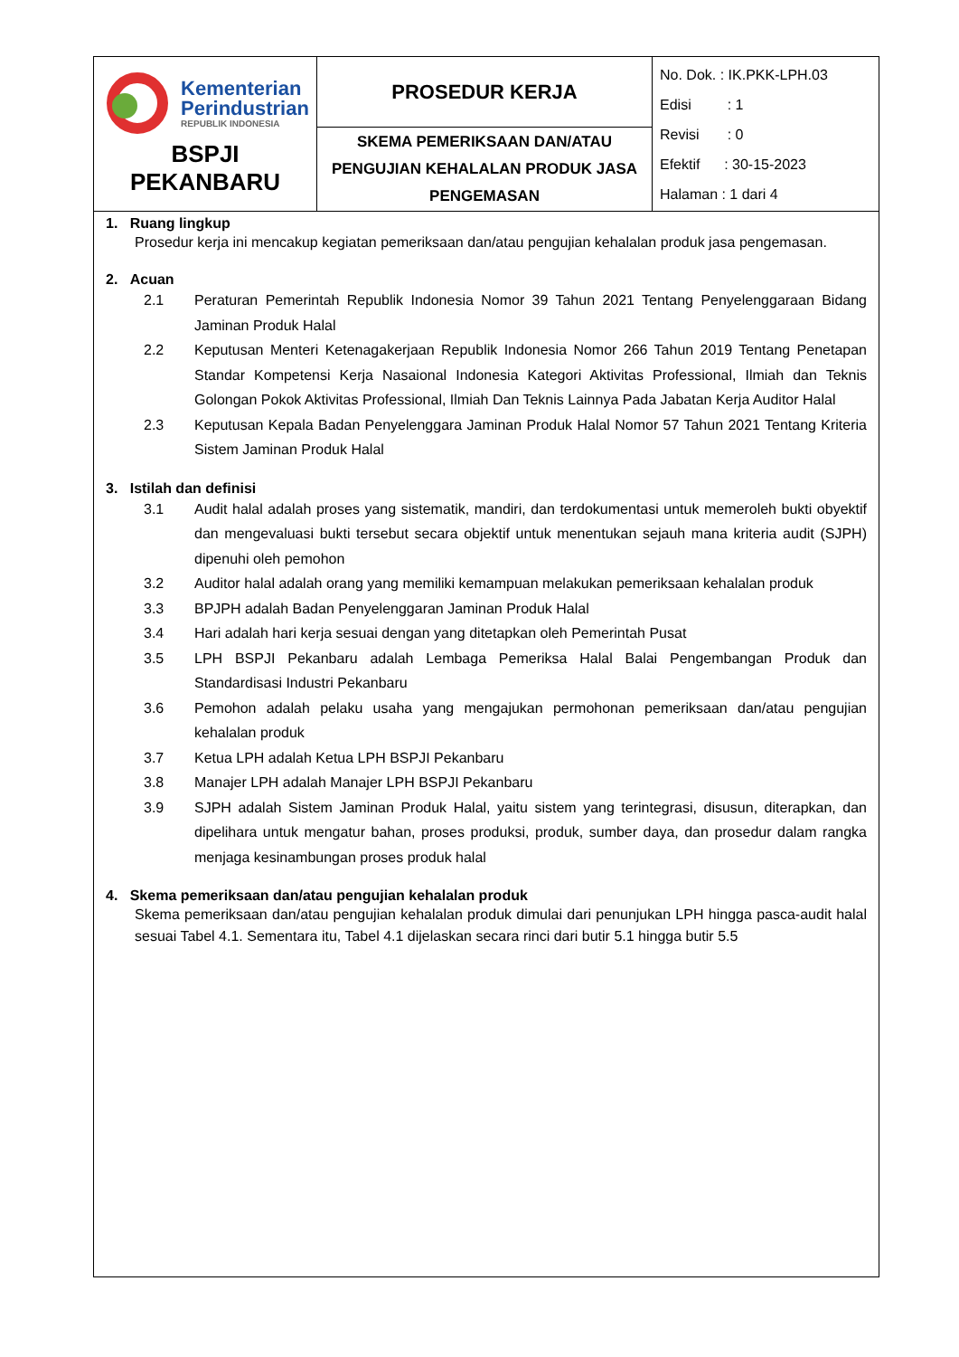| Kementerian Perindustrian REPUBLIK INDONESIA BSPJI PEKANBARU | PROSEDUR KERJA | No. Dok. : IK.PKK-LPH.03 Edisi : 1 Revisi : 0 Efektif : 30-15-2023 Halaman : 1 dari 4 |
| | SKEMA PEMERIKSAAN DAN/ATAU PENGUJIAN KEHALALAN PRODUK JASA PENGEMASAN | |
1. Ruang lingkup
Prosedur kerja ini mencakup kegiatan pemeriksaan dan/atau pengujian kehalalan produk jasa pengemasan.
2. Acuan
2.1 Peraturan Pemerintah Republik Indonesia Nomor 39 Tahun 2021 Tentang Penyelenggaraan Bidang Jaminan Produk Halal
2.2 Keputusan Menteri Ketenagakerjaan Republik Indonesia Nomor 266 Tahun 2019 Tentang Penetapan Standar Kompetensi Kerja Nasaional Indonesia Kategori Aktivitas Professional, Ilmiah dan Teknis Golongan Pokok Aktivitas Professional, Ilmiah Dan Teknis Lainnya Pada Jabatan Kerja Auditor Halal
2.3 Keputusan Kepala Badan Penyelenggara Jaminan Produk Halal Nomor 57 Tahun 2021 Tentang Kriteria Sistem Jaminan Produk Halal
3. Istilah dan definisi
3.1 Audit halal adalah proses yang sistematik, mandiri, dan terdokumentasi untuk memeroleh bukti obyektif dan mengevaluasi bukti tersebut secara objektif untuk menentukan sejauh mana kriteria audit (SJPH) dipenuhi oleh pemohon
3.2 Auditor halal adalah orang yang memiliki kemampuan melakukan pemeriksaan kehalalan produk
3.3 BPJPH adalah Badan Penyelenggaran Jaminan Produk Halal
3.4 Hari adalah hari kerja sesuai dengan yang ditetapkan oleh Pemerintah Pusat
3.5 LPH BSPJI Pekanbaru adalah Lembaga Pemeriksa Halal Balai Pengembangan Produk dan Standardisasi Industri Pekanbaru
3.6 Pemohon adalah pelaku usaha yang mengajukan permohonan pemeriksaan dan/atau pengujian kehalalan produk
3.7 Ketua LPH adalah Ketua LPH BSPJI Pekanbaru
3.8 Manajer LPH adalah Manajer LPH BSPJI Pekanbaru
3.9 SJPH adalah Sistem Jaminan Produk Halal, yaitu sistem yang terintegrasi, disusun, diterapkan, dan dipelihara untuk mengatur bahan, proses produksi, produk, sumber daya, dan prosedur dalam rangka menjaga kesinambungan proses produk halal
4. Skema pemeriksaan dan/atau pengujian kehalalan produk
Skema pemeriksaan dan/atau pengujian kehalalan produk dimulai dari penunjukan LPH hingga pasca-audit halal sesuai Tabel 4.1. Sementara itu, Tabel 4.1 dijelaskan secara rinci dari butir 5.1 hingga butir 5.5